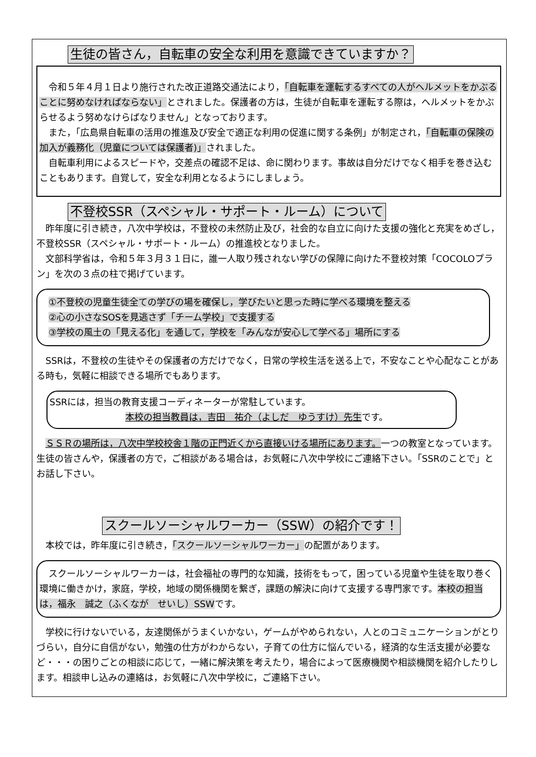生徒の皆さん，自転車の安全な利用を意識できていますか？
　令和５年４月１日より施行された改正道路交通法により，「自転車を運転するすべての人がヘルメットをかぶることに努めなければならない」とされました。保護者の方は，生徒が自転車を運転する際は，ヘルメットをかぶらせるよう努めなけらばなりません」となっております。
　また，「広島県自転車の活用の推進及び安全で適正な利用の促進に関する条例」が制定され，「自転車の保険の加入が義務化（児童については保護者)」されました。
　自転車利用によるスピードや，交差点の確認不足は、命に関わります。事故は自分だけでなく相手を巻き込むこともあります。自覚して，安全な利用となるようにしましょう。
不登校SSR（スペシャル・サポート・ルーム）について
　昨年度に引き続き，八次中学校は，不登校の未然防止及び，社会的な自立に向けた支援の強化と充実をめざし，不登校SSR（スペシャル・サポート・ルーム）の推進校となりました。
　文部科学省は，令和５年３月３１日に，誰一人取り残されない学びの保障に向けた不登校対策「COCOLOプラン」を次の３点の柱で掲げています。
①不登校の児童生徒全ての学びの場を確保し，学びたいと思った時に学べる環境を整える
②心の小さなSOSを見逃さず「チーム学校」で支援する
③学校の風土の「見える化」を通して，学校を「みんなが安心して学べる」場所にする
　SSRは，不登校の生徒やその保護者の方だけでなく，日常の学校生活を送る上で，不安なことや心配なことがある時も，気軽に相談できる場所でもあります。
SSRには，担当の教育支援コーディネーターが常駐しています。
本校の担当教員は，吉田　祐介（よしだ　ゆうすけ）先生です。
　ＳＳＲの場所は，八次中学校校舎１階の正門近くから直接いける場所にあります。一つの教室となっています。生徒の皆さんや，保護者の方で，ご相談がある場合は，お気軽に八次中学校にご連絡下さい。「SSRのことで」とお話し下さい。
スクールソーシャルワーカー（SSW）の紹介です！
　本校では，昨年度に引き続き，「スクールソーシャルワーカー」の配置があります。
　スクールソーシャルワーカーは，社会福祉の専門的な知識，技術をもって，困っている児童や生徒を取り巻く環境に働きかけ，家庭，学校，地域の関係機関を繋ぎ，課題の解決に向けて支援する専門家です。本校の担当は，福永　誠之（ふくなが　せいし）SSWです。
　学校に行けないでいる，友達関係がうまくいかない，ゲームがやめられない，人とのコミュニケーションがとりづらい，自分に自信がない，勉強の仕方がわからない，子育ての仕方に悩んでいる，経済的な生活支援が必要など・・・の困りごとの相談に応じて，一緒に解決策を考えたり，場合によって医療機関や相談機関を紹介したりします。相談申し込みの連絡は，お気軽に八次中学校に，ご連絡下さい。